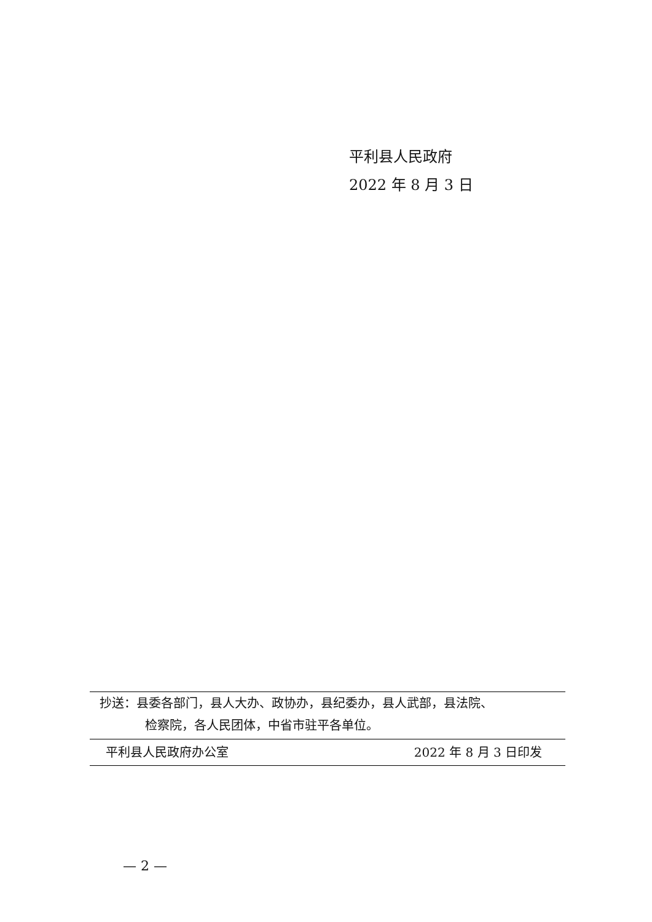平利县人民政府
2022 年 8 月 3 日
抄送：县委各部门，县人大办、政协办，县纪委办，县人武部，县法院、
检察院，各人民团体，中省市驻平各单位。
平利县人民政府办公室 2022 年 8 月 3 日印发
— 2 —